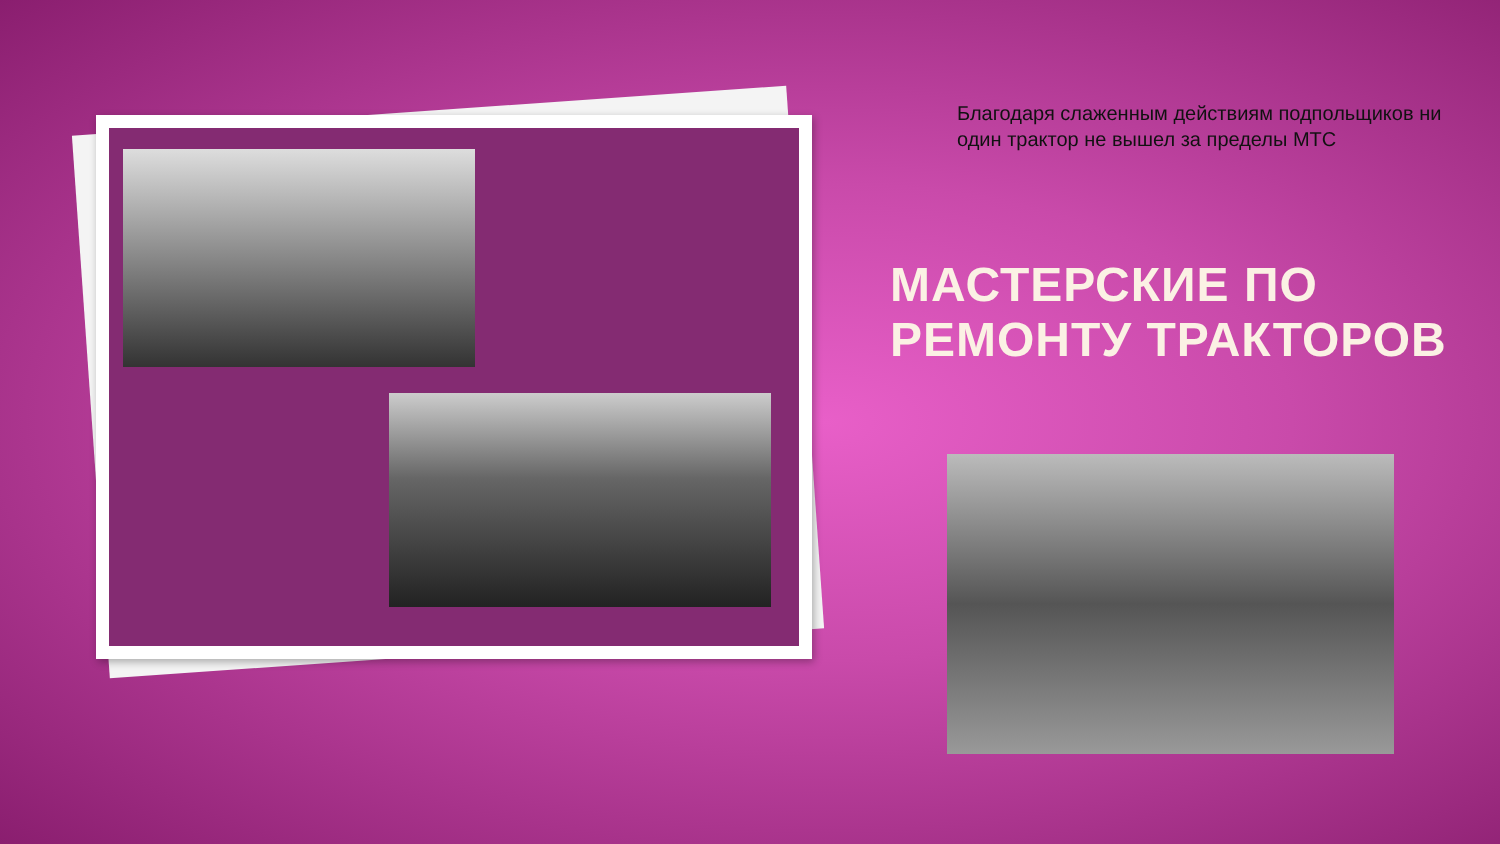Благодаря слаженным действиям подпольщиков ни один трактор не вышел за пределы МТС
МАСТЕРСКИЕ ПО РЕМОНТУ ТРАКТОРОВ